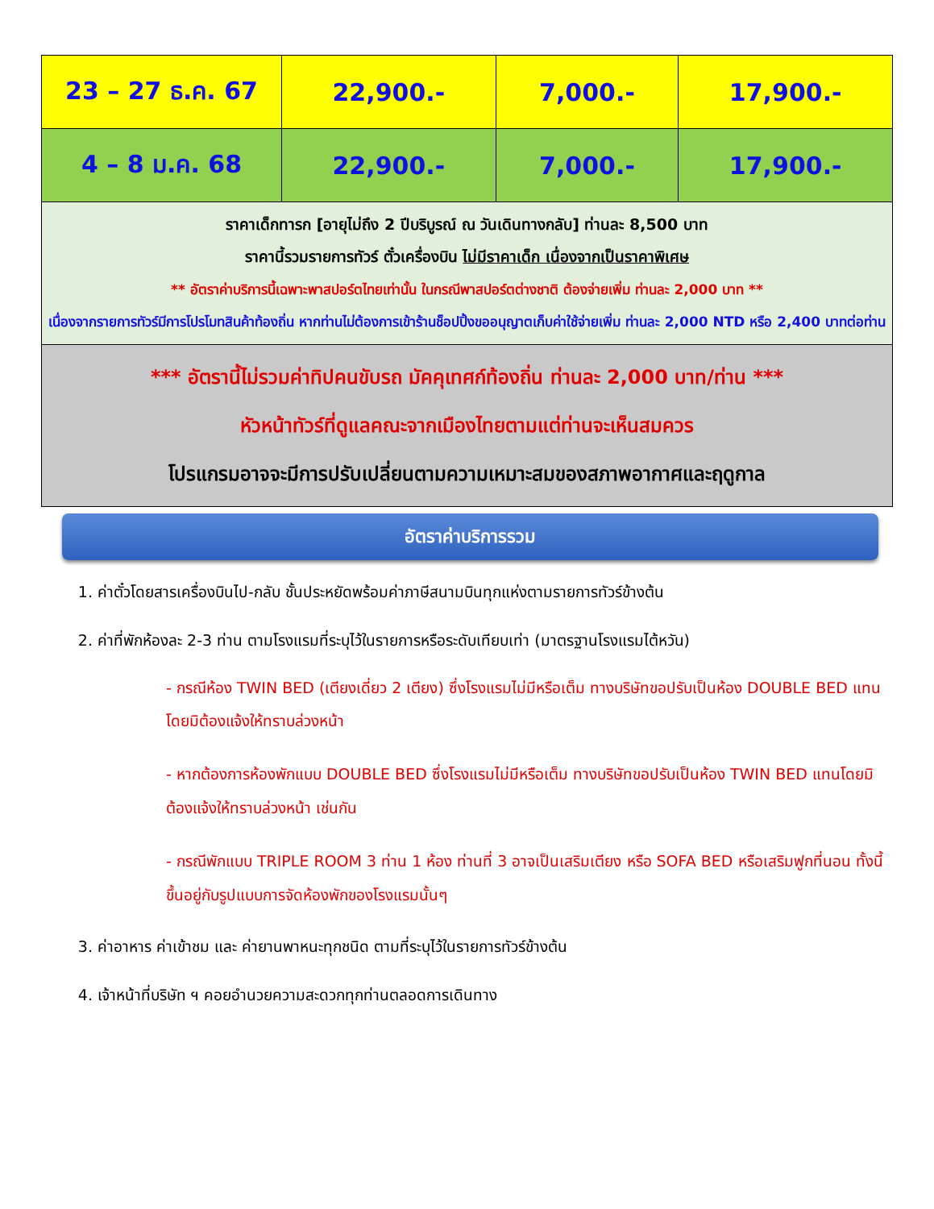| 23 – 27 ธ.ค. 67 | 22,900.- | 7,000.- | 17,900.- |
| 4 – 8 ม.ค. 68 | 22,900.- | 7,000.- | 17,900.- |
| ราคาเด็กทารก [อายุไม่ถึง 2 ปีบริบูรณ์ ณ วันเดินทางกลับ] ท่านละ 8,500 บาท ราคานี้รวมรายการทัวร์ ตั๋วเครื่องบิน ไม่มีราคาเด็ก เนื่องจากเป็นราคาพิเศษ ** อัตราค่าบริการนี้เฉพาะพาสปอร์ตไทยเท่านั้น ในกรณีพาสปอร์ตต่างชาติ ต้องจ่ายเพิ่ม ท่านละ 2,000 บาท ** เนื่องจากรายการทัวร์มีการโปรโมทสินค้าท้องถิ่น หากท่านไม่ต้องการเข้าร้านช็อปปิ้งขออนุญาตเก็บค่าใช้จ่ายเพิ่ม ท่านละ 2,000 NTD หรือ 2,400 บาทต่อท่าน | | | |
| *** อัตรานี้ไม่รวมค่าทิปคนขับรถ มัคคุเทศก์ท้องถิ่น ท่านละ 2,000 บาท/ท่าน *** หัวหน้าทัวร์ที่ดูแลคณะจากเมืองไทยตามแต่ท่านจะเห็นสมควร โปรแกรมอาจจะมีการปรับเปลี่ยนตามความเหมาะสมของสภาพอากาศและฤดูกาล | | | |
อัตราค่าบริการรวม
1. ค่าตั๋วโดยสารเครื่องบินไป-กลับ ชั้นประหยัดพร้อมค่าภาษีสนามบินทุกแห่งตามรายการทัวร์ข้างต้น
2. ค่าที่พักห้องละ 2-3 ท่าน ตามโรงแรมที่ระบุไว้ในรายการหรือระดับเทียบเท่า (มาตรฐานโรงแรมไต้หวัน)
- กรณีห้อง TWIN BED (เตียงเดี่ยว 2 เตียง) ซึ่งโรงแรมไม่มีหรือเต็ม ทางบริษัทขอปรับเป็นห้อง DOUBLE BED แทนโดยมิต้องแจ้งให้ทราบล่วงหน้า
- หากต้องการห้องพักแบบ DOUBLE BED ซึ่งโรงแรมไม่มีหรือเต็ม ทางบริษัทขอปรับเป็นห้อง TWIN BED แทนโดยมิต้องแจ้งให้ทราบล่วงหน้า เช่นกัน
- กรณีพักแบบ TRIPLE ROOM 3 ท่าน 1 ห้อง ท่านที่ 3 อาจเป็นเสริมเตียง หรือ SOFA BED หรือเสริมฟูกที่นอน ทั้งนี้ขึ้นอยู่กับรูปแบบการจัดห้องพักของโรงแรมนั้นๆ
3. ค่าอาหาร ค่าเข้าชม และ ค่ายานพาหนะทุกชนิด ตามที่ระบุไว้ในรายการทัวร์ข้างต้น
4. เจ้าหน้าที่บริษัท ฯ คอยอำนวยความสะดวกทุกท่านตลอดการเดินทาง